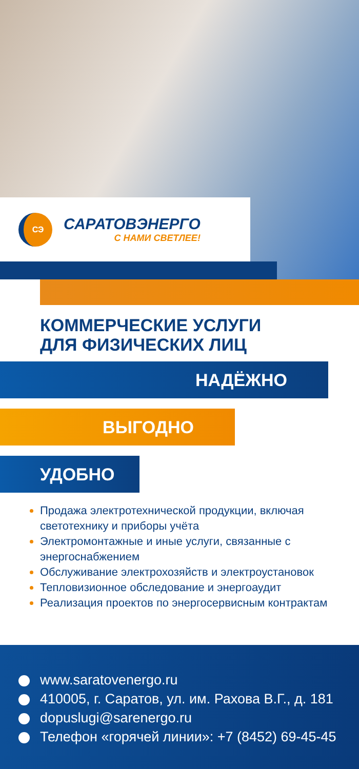СЭ
САРАТОВЭНЕРГО
С НАМИ СВЕТЛЕЕ!
КОММЕРЧЕСКИЕ УСЛУГИ
ДЛЯ ФИЗИЧЕСКИХ ЛИЦ
НАДЁЖНО
ВЫГОДНО
УДОБНО
Продажа электротехнической продукции, включая светотехнику и приборы учёта
Электромонтажные и иные услуги, связанные с энергоснабжением
Обслуживание электрохозяйств и электроустановок
Тепловизионное обследование и энергоаудит
Реализация проектов по энергосервисным контрактам
www.saratovenergo.ru
410005, г. Саратов, ул. им. Рахова В.Г., д. 181
dopuslugi@sarenergo.ru
Телефон «горячей линии»: +7 (8452) 69-45-45